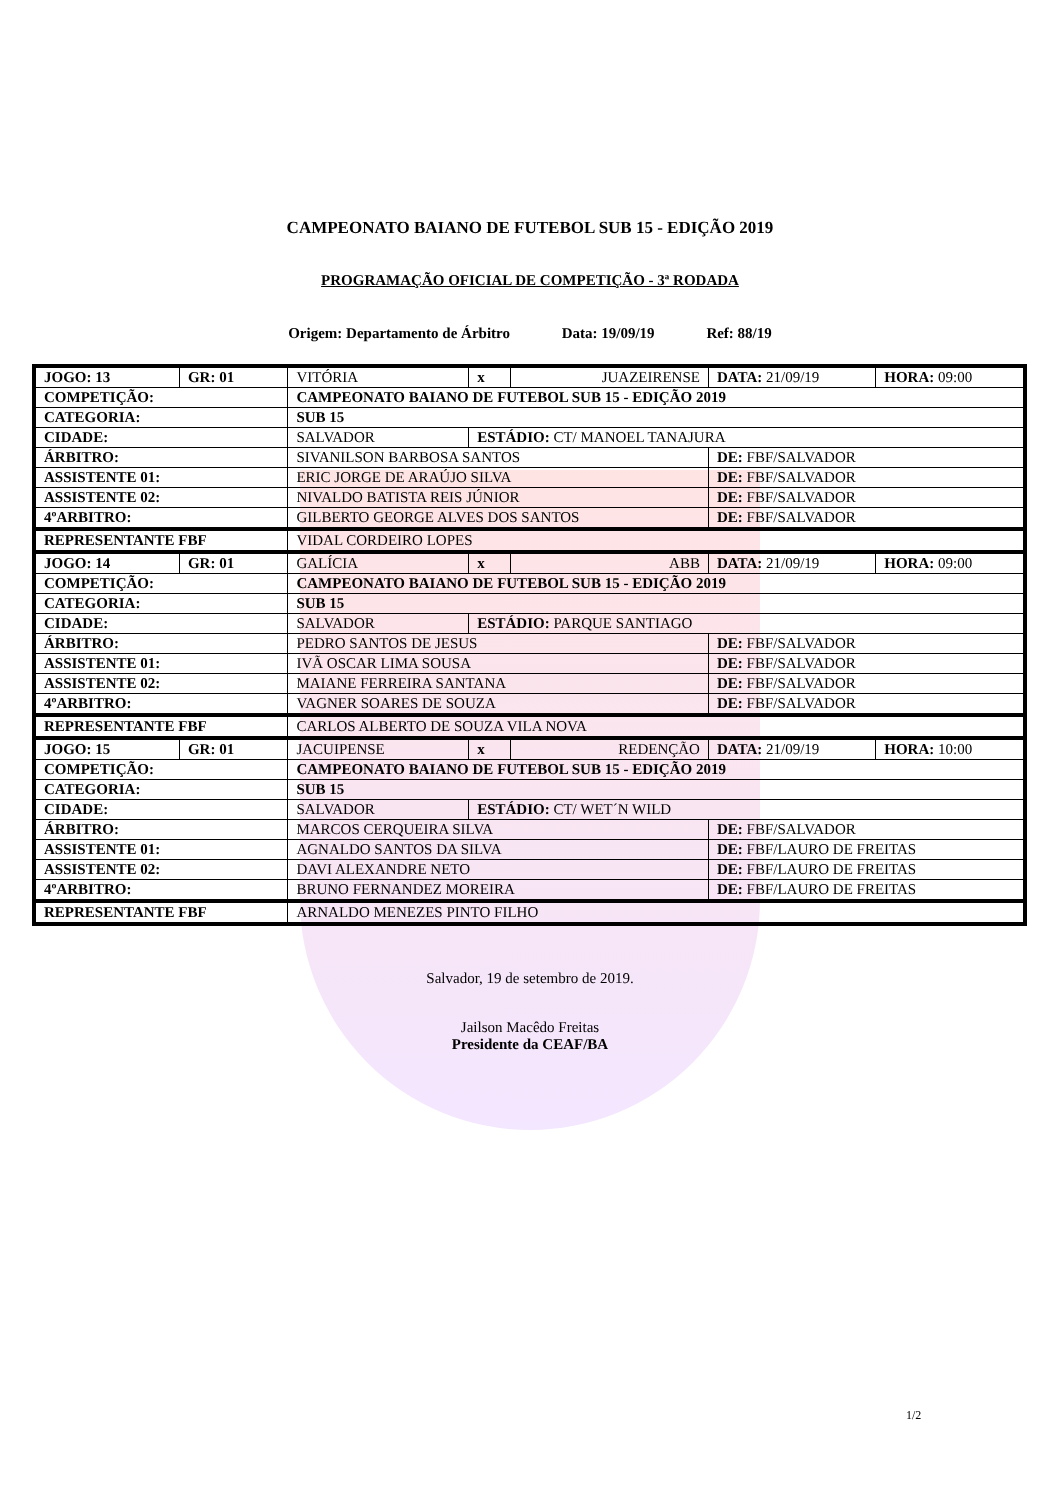CAMPEONATO BAIANO DE FUTEBOL SUB 15 - EDIÇÃO 2019
PROGRAMAÇÃO OFICIAL DE COMPETIÇÃO - 3ª RODADA
Origem: Departamento de Árbitro Data: 19/09/19 Ref: 88/19
| JOGO: 13 | GR: 01 | VITÓRIA | x | JUAZEIRENSE | DATA: 21/09/19 | HORA: 09:00 |
| COMPETIÇÃO: | | CAMPEONATO BAIANO DE FUTEBOL SUB 15 - EDIÇÃO 2019 | | | | |
| CATEGORIA: | | SUB 15 | | | | |
| CIDADE: | | SALVADOR | ESTÁDIO: CT/ MANOEL TANAJURA | | | |
| ÁRBITRO: | | SIVANILSON BARBOSA SANTOS | | | DE: FBF/SALVADOR | |
| ASSISTENTE 01: | | ERIC JORGE DE ARAÚJO SILVA | | | DE: FBF/SALVADOR | |
| ASSISTENTE 02: | | NIVALDO BATISTA REIS JÚNIOR | | | DE: FBF/SALVADOR | |
| 4ºARBITRO: | | GILBERTO GEORGE ALVES DOS SANTOS | | | DE: FBF/SALVADOR | |
| REPRESENTANTE FBF | | VIDAL CORDEIRO LOPES | | | | |
| JOGO: 14 | GR: 01 | GALÍCIA | x | ABB | DATA: 21/09/19 | HORA: 09:00 |
| COMPETIÇÃO: | | CAMPEONATO BAIANO DE FUTEBOL SUB 15 - EDIÇÃO 2019 | | | | |
| CATEGORIA: | | SUB 15 | | | | |
| CIDADE: | | SALVADOR | ESTÁDIO: PARQUE SANTIAGO | | | |
| ÁRBITRO: | | PEDRO SANTOS DE JESUS | | | DE: FBF/SALVADOR | |
| ASSISTENTE 01: | | IVÃ OSCAR LIMA SOUSA | | | DE: FBF/SALVADOR | |
| ASSISTENTE 02: | | MAIANE FERREIRA SANTANA | | | DE: FBF/SALVADOR | |
| 4ºARBITRO: | | VAGNER SOARES DE SOUZA | | | DE: FBF/SALVADOR | |
| REPRESENTANTE FBF | | CARLOS ALBERTO DE SOUZA VILA NOVA | | | | |
| JOGO: 15 | GR: 01 | JACUIPENSE | x | REDENÇÃO | DATA: 21/09/19 | HORA: 10:00 |
| COMPETIÇÃO: | | CAMPEONATO BAIANO DE FUTEBOL SUB 15 - EDIÇÃO 2019 | | | | |
| CATEGORIA: | | SUB 15 | | | | |
| CIDADE: | | SALVADOR | ESTÁDIO: CT/ WET´N WILD | | | |
| ÁRBITRO: | | MARCOS CERQUEIRA SILVA | | | DE: FBF/SALVADOR | |
| ASSISTENTE 01: | | AGNALDO SANTOS DA SILVA | | | DE: FBF/LAURO DE FREITAS | |
| ASSISTENTE 02: | | DAVI ALEXANDRE NETO | | | DE: FBF/LAURO DE FREITAS | |
| 4ºARBITRO: | | BRUNO FERNANDEZ MOREIRA | | | DE: FBF/LAURO DE FREITAS | |
| REPRESENTANTE FBF | | ARNALDO MENEZES PINTO FILHO | | | | |
Salvador, 19 de setembro de 2019.
Jailson Macêdo Freitas
Presidente da CEAF/BA
1/2